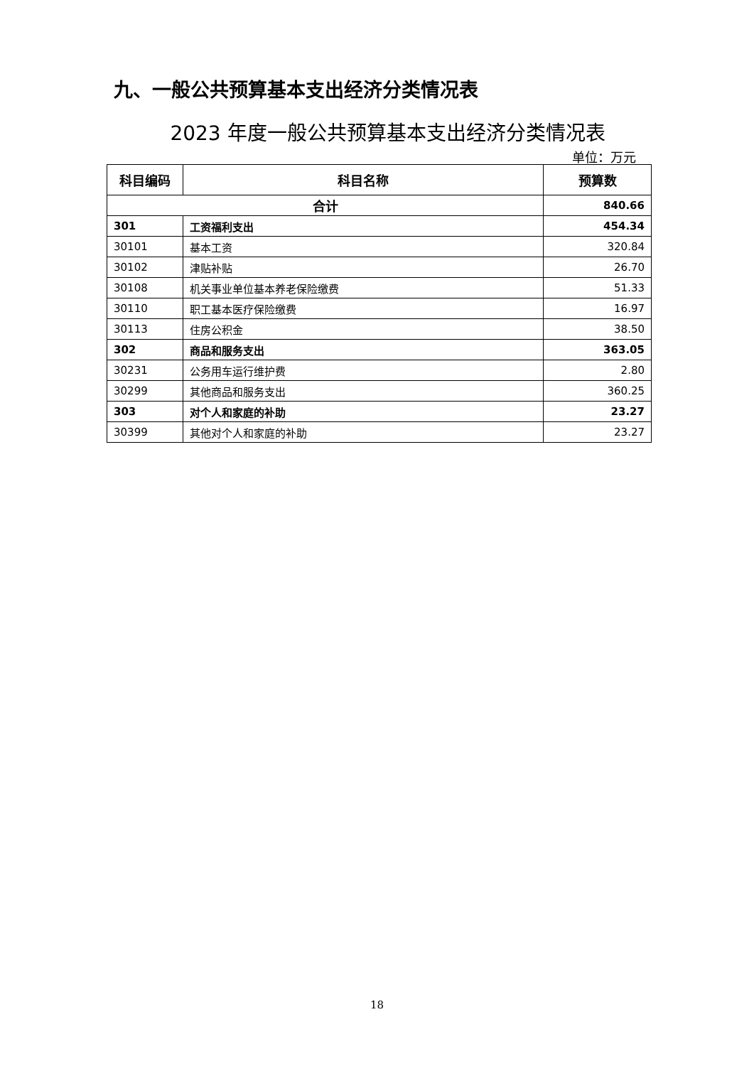九、一般公共预算基本支出经济分类情况表
2023 年度一般公共预算基本支出经济分类情况表
单位：万元
| 科目编码 | 科目名称 | 预算数 |
| --- | --- | --- |
| 合计 | | 840.66 |
| 301 | 工资福利支出 | 454.34 |
| 30101 | 基本工资 | 320.84 |
| 30102 | 津贴补贴 | 26.70 |
| 30108 | 机关事业单位基本养老保险缴费 | 51.33 |
| 30110 | 职工基本医疗保险缴费 | 16.97 |
| 30113 | 住房公积金 | 38.50 |
| 302 | 商品和服务支出 | 363.05 |
| 30231 | 公务用车运行维护费 | 2.80 |
| 30299 | 其他商品和服务支出 | 360.25 |
| 303 | 对个人和家庭的补助 | 23.27 |
| 30399 | 其他对个人和家庭的补助 | 23.27 |
18